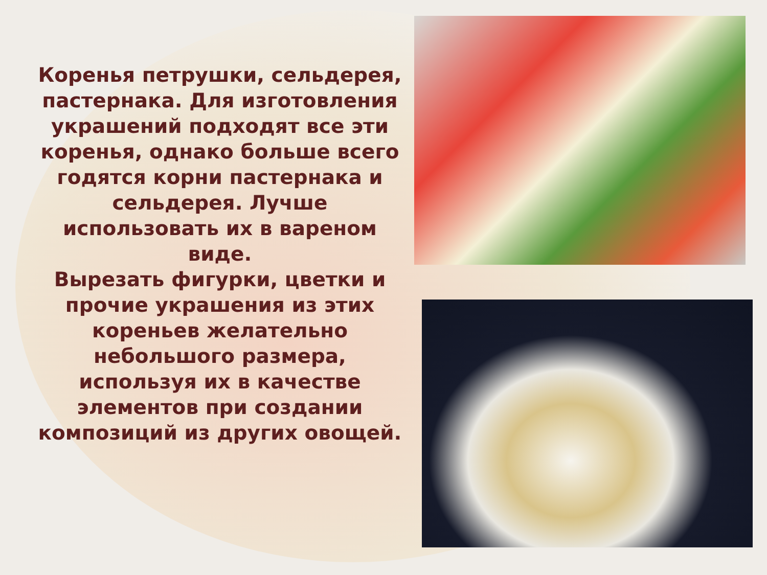Коренья петрушки, сельдерея, пастернака. Для изготовления украшений подходят все эти коренья, однако больше всего годятся корни пастернака и сельдерея. Лучше использовать их в вареном виде.
Вырезать фигурки, цветки и прочие украшения из этих кореньев желательно небольшого размера, используя их в качестве элементов при создании композиций из других овощей.